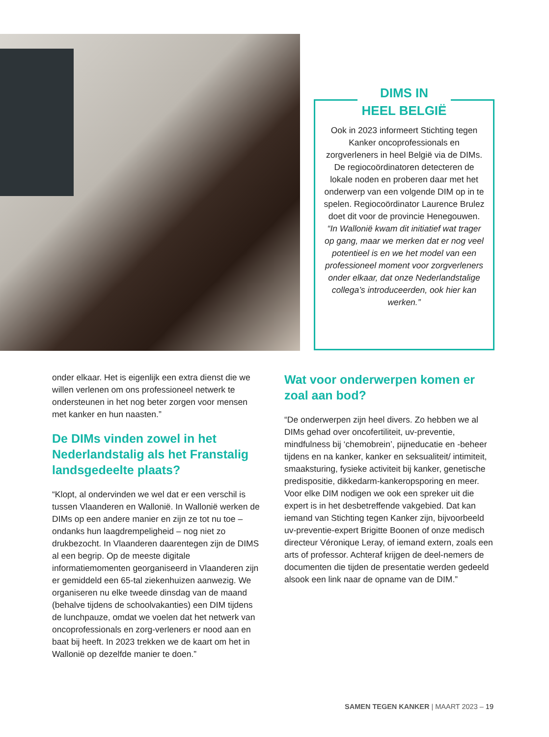DIMS IN
HEEL BELGIË
Ook in 2023 informeert Stichting tegen Kanker oncoprofessionals en zorgverleners in heel België via de DIMs. De regiocoördinatoren detecteren de lokale noden en proberen daar met het onderwerp van een volgende DIM op in te spelen. Regiocoördinator Laurence Brulez doet dit voor de provincie Henegouwen.
“In Wallonië kwam dit initiatief wat trager op gang, maar we merken dat er nog veel potentieel is en we het model van een professioneel moment voor zorgverleners onder elkaar, dat onze Nederlandstalige collega’s introduceerden, ook hier kan werken.”
onder elkaar. Het is eigenlijk een extra dienst die we willen verlenen om ons professioneel netwerk te ondersteunen in het nog beter zorgen voor mensen met kanker en hun naasten.”
De DIMs vinden zowel in het Nederlandstalig als het Franstalig landsgedeelte plaats?
“Klopt, al ondervinden we wel dat er een verschil is tussen Vlaanderen en Wallonië. In Wallonië werken de DIMs op een andere manier en zijn ze tot nu toe – ondanks hun laagdrempeligheid – nog niet zo drukbezocht. In Vlaanderen daarentegen zijn de DIMS al een begrip. Op de meeste digitale informatiemomenten georganiseerd in Vlaanderen zijn er gemiddeld een 65-tal ziekenhuizen aanwezig. We organiseren nu elke tweede dinsdag van de maand (behalve tijdens de schoolvakanties) een DIM tijdens de lunchpauze, omdat we voelen dat het netwerk van oncoprofessionals en zorg-verleners er nood aan en baat bij heeft. In 2023 trekken we de kaart om het in Wallonië op dezelfde manier te doen.”
Wat voor onderwerpen komen er zoal aan bod?
“De onderwerpen zijn heel divers. Zo hebben we al DIMs gehad over oncofertiliteit, uv-preventie, mindfulness bij ‘chemobrein’, pijneducatie en -beheer tijdens en na kanker, kanker en seksualiteit/ intimiteit, smaaksturing, fysieke activiteit bij kanker, genetische predispositie, dikkedarm-kankeropsporing en meer. Voor elke DIM nodigen we ook een spreker uit die expert is in het desbetreffende vakgebied. Dat kan iemand van Stichting tegen Kanker zijn, bijvoorbeeld uv-preventie-expert Brigitte Boonen of onze medisch directeur Véronique Leray, of iemand extern, zoals een arts of professor. Achteraf krijgen de deel-nemers de documenten die tijden de presentatie werden gedeeld alsook een link naar de opname van de DIM.”
SAMEN TEGEN KANKER | MAART 2023 – 19